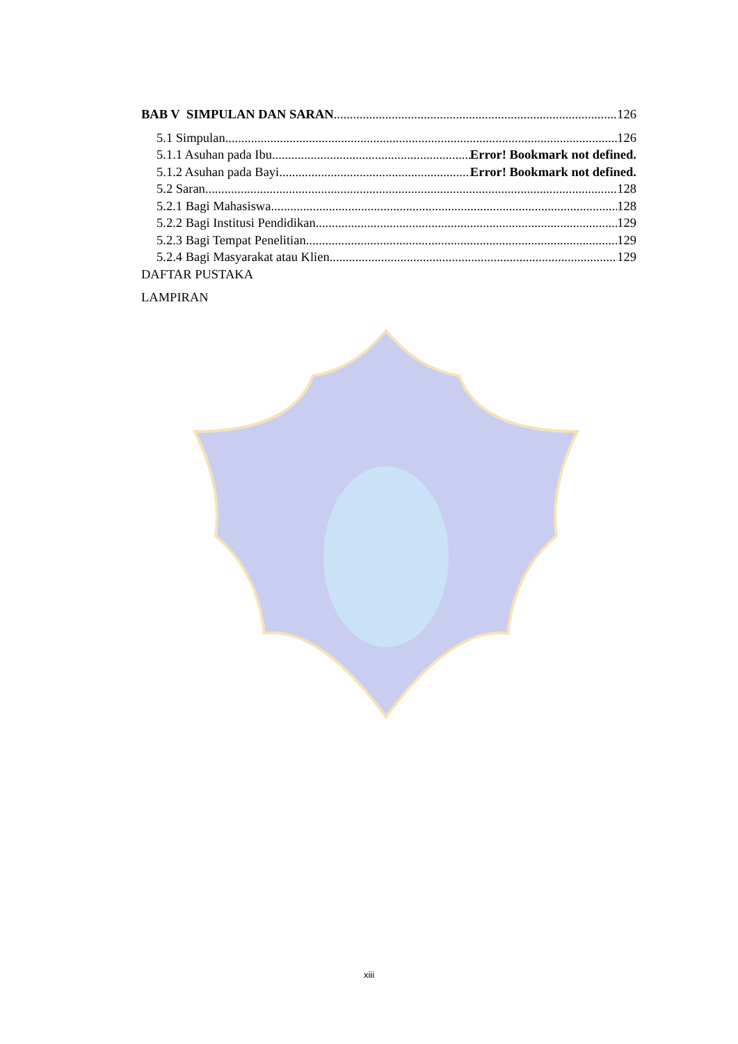BAB V SIMPULAN DAN SARAN 126
5.1 Simpulan 126
5.1.1 Asuhan pada Ibu Error! Bookmark not defined.
5.1.2 Asuhan pada Bayi Error! Bookmark not defined.
5.2 Saran 128
5.2.1 Bagi Mahasiswa 128
5.2.2 Bagi Institusi Pendidikan 129
5.2.3 Bagi Tempat Penelitian 129
5.2.4 Bagi Masyarakat atau Klien 129
DAFTAR PUSTAKA
LAMPIRAN
xiii